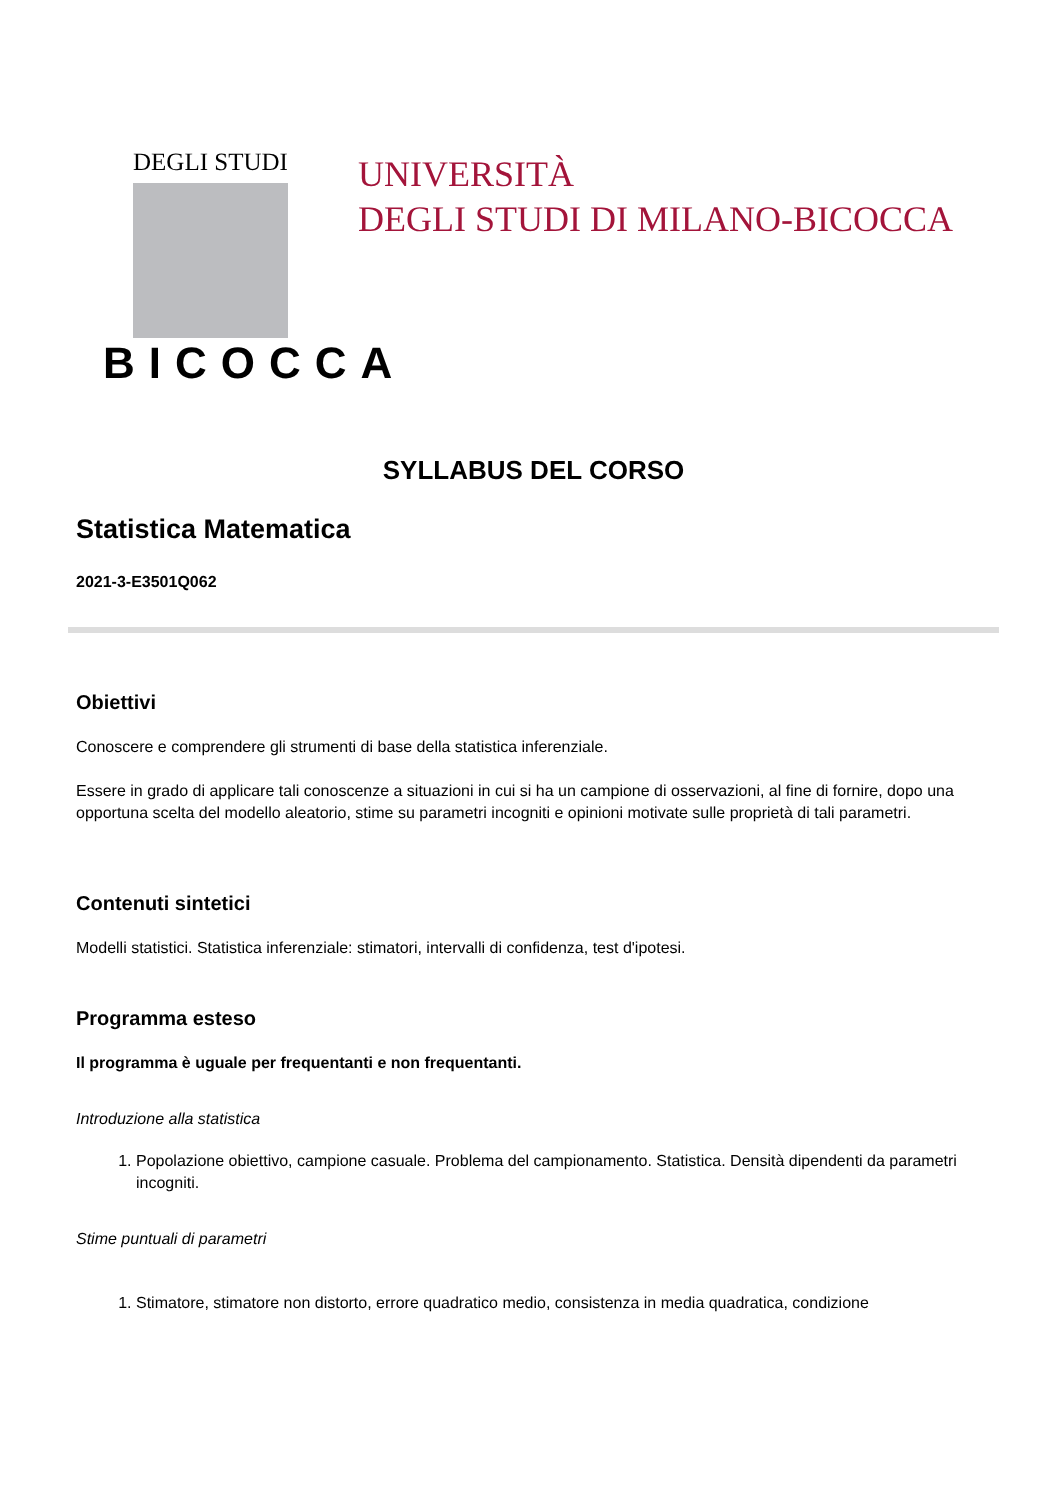DEGLI STUDI
BICOCCA
UNIVERSITÀ
DEGLI STUDI DI MILANO-BICOCCA
SYLLABUS DEL CORSO
Statistica Matematica
2021-3-E3501Q062
Obiettivi
Conoscere e comprendere gli strumenti di base della statistica inferenziale.
Essere in grado di applicare tali conoscenze a situazioni in cui si ha un campione di osservazioni, al fine di fornire, dopo una opportuna scelta del modello aleatorio, stime su parametri incogniti e opinioni motivate sulle proprietà di tali parametri.
Contenuti sintetici
Modelli statistici. Statistica inferenziale: stimatori, intervalli di confidenza, test d'ipotesi.
Programma esteso
Il programma è uguale per frequentanti e non frequentanti.
Introduzione alla statistica
1. Popolazione obiettivo, campione casuale. Problema del campionamento. Statistica. Densità dipendenti da parametri incogniti.
Stime puntuali di parametri
1. Stimatore, stimatore non distorto, errore quadratico medio, consistenza in media quadratica, condizione